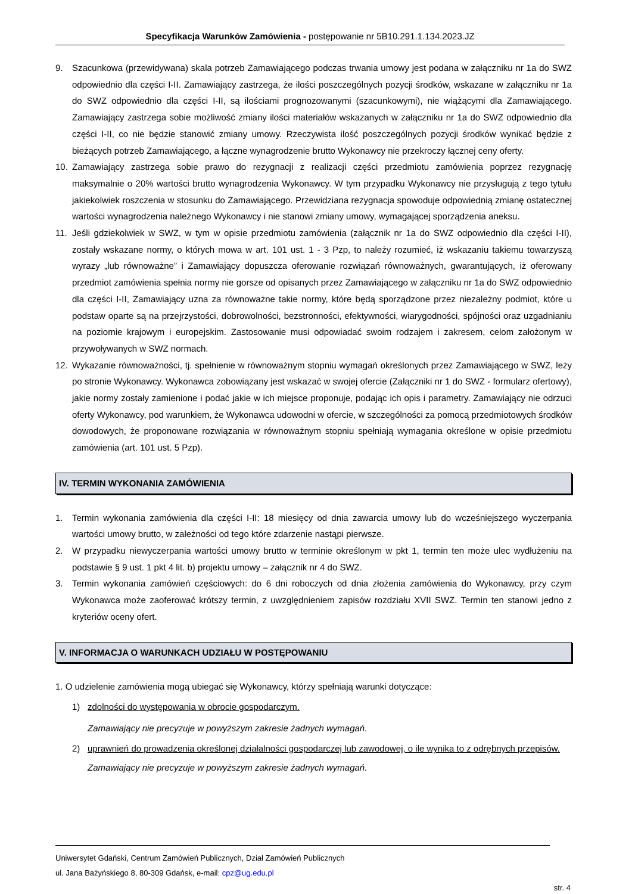Specyfikacja Warunków Zamówienia - postępowanie nr 5B10.291.1.134.2023.JZ
9. Szacunkowa (przewidywana) skala potrzeb Zamawiającego podczas trwania umowy jest podana w załączniku nr 1a do SWZ odpowiednio dla części I-II. Zamawiający zastrzega, że ilości poszczególnych pozycji środków, wskazane w załączniku nr 1a do SWZ odpowiednio dla części I-II, są ilościami prognozowanymi (szacunkowymi), nie wiążącymi dla Zamawiającego. Zamawiający zastrzega sobie możliwość zmiany ilości materiałów wskazanych w załączniku nr 1a do SWZ odpowiednio dla części I-II, co nie będzie stanowić zmiany umowy. Rzeczywista ilość poszczególnych pozycji środków wynikać będzie z bieżących potrzeb Zamawiającego, a łączne wynagrodzenie brutto Wykonawcy nie przekroczy łącznej ceny oferty.
10. Zamawiający zastrzega sobie prawo do rezygnacji z realizacji części przedmiotu zamówienia poprzez rezygnację maksymalnie o 20% wartości brutto wynagrodzenia Wykonawcy. W tym przypadku Wykonawcy nie przysługują z tego tytułu jakiekolwiek roszczenia w stosunku do Zamawiającego. Przewidziana rezygnacja spowoduje odpowiednią zmianę ostatecznej wartości wynagrodzenia należnego Wykonawcy i nie stanowi zmiany umowy, wymagającej sporządzenia aneksu.
11. Jeśli gdziekolwiek w SWZ, w tym w opisie przedmiotu zamówienia (załącznik nr 1a do SWZ odpowiednio dla części I-II), zostały wskazane normy, o których mowa w art. 101 ust. 1 - 3 Pzp, to należy rozumieć, iż wskazaniu takiemu towarzyszą wyrazy „lub równoważne” i Zamawiający dopuszcza oferowanie rozwiązań równoważnych, gwarantujących, iż oferowany przedmiot zamówienia spełnia normy nie gorsze od opisanych przez Zamawiającego w załączniku nr 1a do SWZ odpowiednio dla części I-II, Zamawiający uzna za równoważne takie normy, które będą sporządzone przez niezależny podmiot, które u podstaw oparte są na przejrzystości, dobrowolności, bezstronności, efektywności, wiarygodności, spójności oraz uzgadnianiu na poziomie krajowym i europejskim. Zastosowanie musi odpowiadać swoim rodzajem i zakresem, celom założonym w przywoływanych w SWZ normach.
12. Wykazanie równoważności, tj. spełnienie w równoważnym stopniu wymagań określonych przez Zamawiającego w SWZ, leży po stronie Wykonawcy. Wykonawca zobowiązany jest wskazać w swojej ofercie (Załączniki nr 1 do SWZ - formularz ofertowy), jakie normy zostały zamienione i podać jakie w ich miejsce proponuje, podając ich opis i parametry. Zamawiający nie odrzuci oferty Wykonawcy, pod warunkiem, że Wykonawca udowodni w ofercie, w szczególności za pomocą przedmiotowych środków dowodowych, że proponowane rozwiązania w równoważnym stopniu spełniają wymagania określone w opisie przedmiotu zamówienia (art. 101 ust. 5 Pzp).
IV. TERMIN WYKONANIA ZAMÓWIENIA
1. Termin wykonania zamówienia dla części I-II: 18 miesięcy od dnia zawarcia umowy lub do wcześniejszego wyczerpania wartości umowy brutto, w zależności od tego które zdarzenie nastąpi pierwsze.
2. W przypadku niewyczerpania wartości umowy brutto w terminie określonym w pkt 1, termin ten może ulec wydłużeniu na podstawie § 9 ust. 1 pkt 4 lit. b) projektu umowy – załącznik nr 4 do SWZ.
3. Termin wykonania zamówień częściowych: do 6 dni roboczych od dnia złożenia zamówienia do Wykonawcy, przy czym Wykonawca może zaoferować krótszy termin, z uwzględnieniem zapisów rozdziału XVII SWZ. Termin ten stanowi jedno z kryteriów oceny ofert.
V. INFORMACJA O WARUNKACH UDZIAŁU W POSTĘPOWANIU
1. O udzielenie zamówienia mogą ubiegać się Wykonawcy, którzy spełniają warunki dotyczące:
1) zdolności do występowania w obrocie gospodarczym.
Zamawiający nie precyzuje w powyższym zakresie żadnych wymagań.
2) uprawnień do prowadzenia określonej działalności gospodarczej lub zawodowej, o ile wynika to z odrębnych przepisów.
Zamawiający nie precyzuje w powyższym zakresie żadnych wymagań.
Uniwersytet Gdański, Centrum Zamówień Publicznych, Dział Zamówień Publicznych
ul. Jana Bażyńskiego 8, 80-309 Gdańsk, e-mail: cpz@ug.edu.pl
str. 4